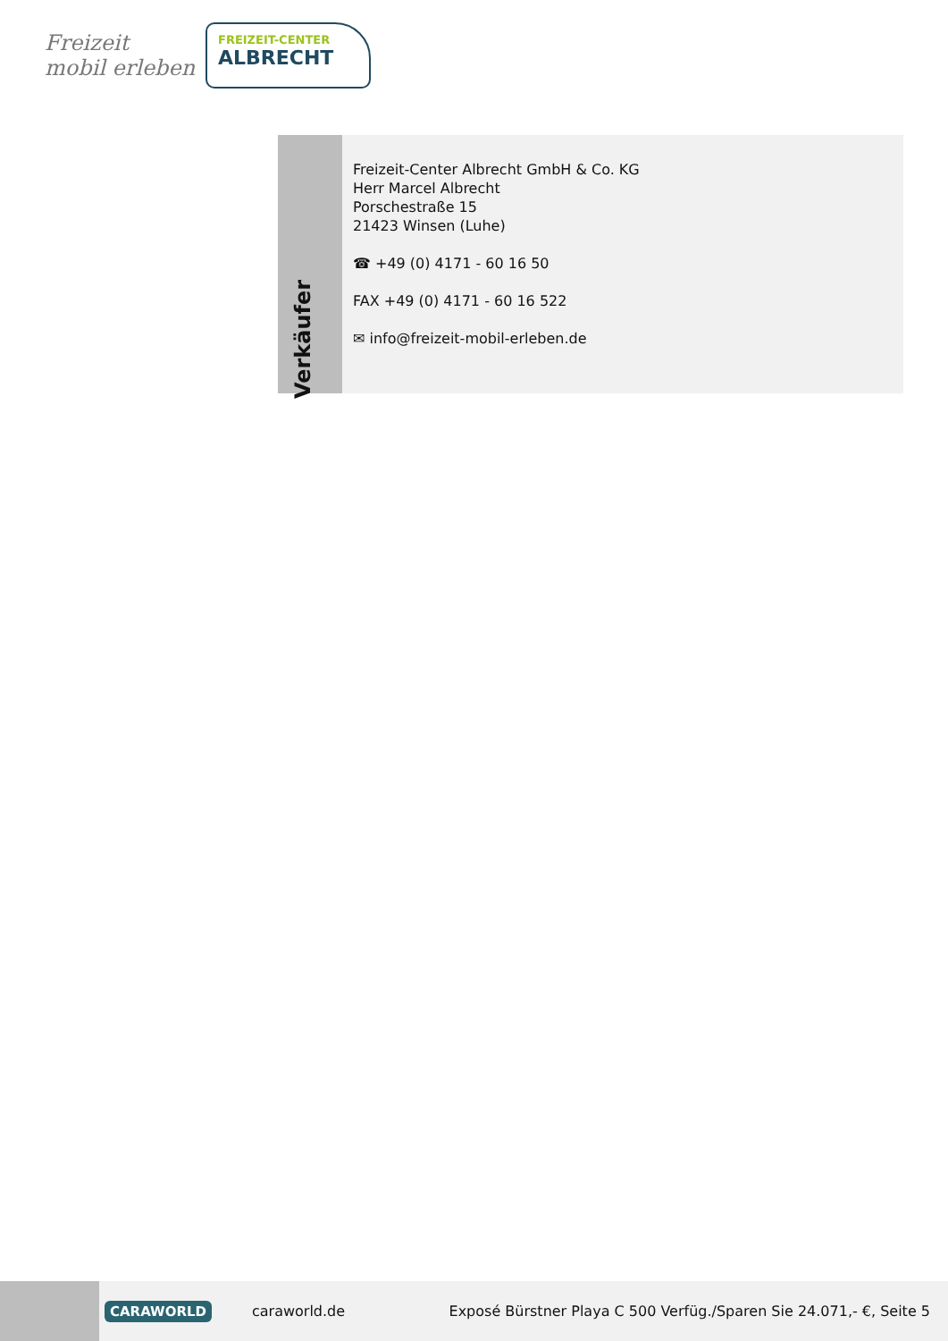Freizeit
mobil erleben
FREIZEIT-CENTER
ALBRECHT
Verkäufer
Freizeit-Center Albrecht GmbH & Co. KG
Herr Marcel Albrecht
Porschestraße 15
21423 Winsen (Luhe)
☎ +49 (0) 4171 - 60 16 50
FAX +49 (0) 4171 - 60 16 522
✉ info@freizeit-mobil-erleben.de
CARAWORLD caraworld.de Exposé Bürstner Playa C 500 Verfüg./Sparen Sie 24.071,- €, Seite 5